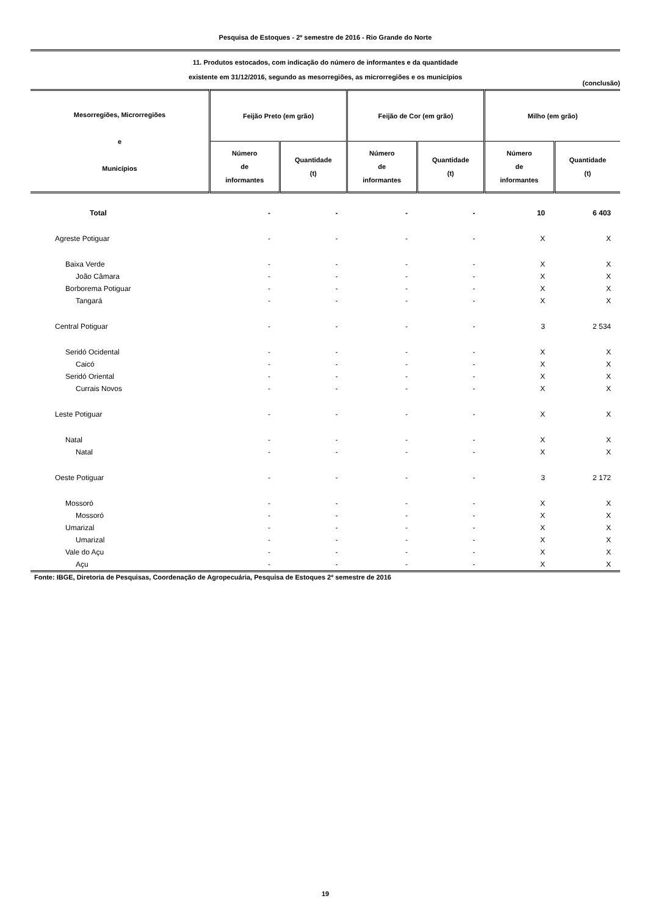Pesquisa de Estoques - 2º semestre de 2016 - Rio Grande do Norte
11. Produtos estocados, com indicação do número de informantes e da quantidade
existente em 31/12/2016, segundo as mesorregiões, as microrregiões e os municípios
(conclusão)
| Mesorregiões, Microrregiões e Municípios | Feijão Preto (em grão) | | Feijão de Cor (em grão) | | Milho (em grão) | |
| --- | --- | --- | --- | --- | --- | --- |
| | Número de informantes | Quantidade (t) | Número de informantes | Quantidade (t) | Número de informantes | Quantidade (t) |
| Total | - | - | - | - | 10 | 6 403 |
| Agreste Potiguar | - | - | - | - | X | X |
| Baixa Verde | - | - | - | - | X | X |
| João Câmara | - | - | - | - | X | X |
| Borborema Potiguar | - | - | - | - | X | X |
| Tangará | - | - | - | - | X | X |
| Central Potiguar | - | - | - | - | 3 | 2 534 |
| Seridó Ocidental | - | - | - | - | X | X |
| Caicó | - | - | - | - | X | X |
| Seridó Oriental | - | - | - | - | X | X |
| Currais Novos | - | - | - | - | X | X |
| Leste Potiguar | - | - | - | - | X | X |
| Natal | - | - | - | - | X | X |
| Natal | - | - | - | - | X | X |
| Oeste Potiguar | - | - | - | - | 3 | 2 172 |
| Mossoró | - | - | - | - | X | X |
| Mossoró | - | - | - | - | X | X |
| Umarizal | - | - | - | - | X | X |
| Umarizal | - | - | - | - | X | X |
| Vale do Açu | - | - | - | - | X | X |
| Açu | - | - | - | - | X | X |
Fonte: IBGE, Diretoria de Pesquisas, Coordenação de Agropecuária, Pesquisa de Estoques 2º semestre de 2016
19